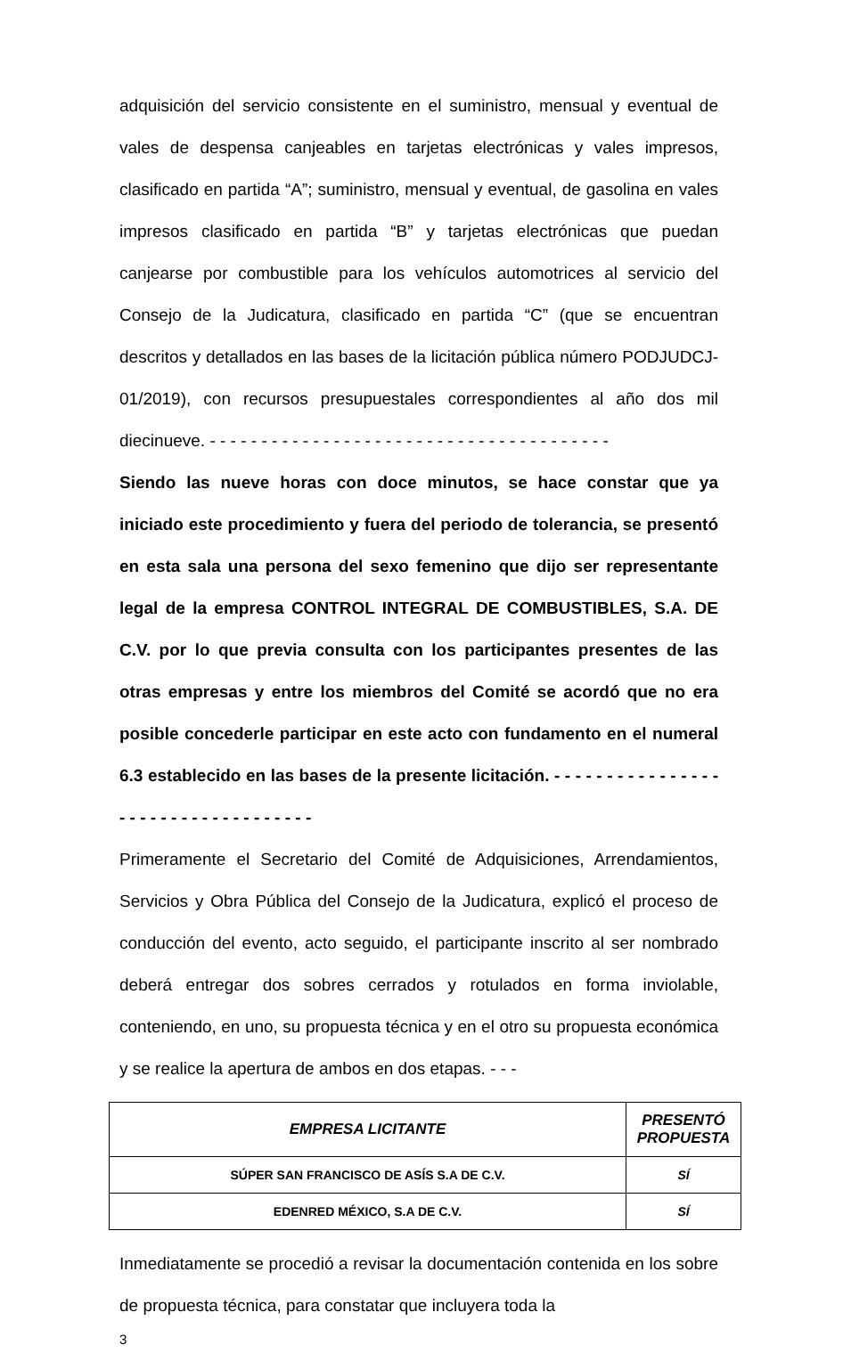adquisición del servicio consistente en el suministro, mensual y eventual de vales de despensa canjeables en tarjetas electrónicas y vales impresos, clasificado en partida “A”; suministro, mensual y eventual, de gasolina en vales impresos clasificado en partida “B” y tarjetas electrónicas que puedan canjearse por combustible para los vehículos automotrices al servicio del Consejo de la Judicatura, clasificado en partida “C” (que se encuentran descritos y detallados en las bases de la licitación pública número PODJUDCJ-01/2019), con recursos presupuestales correspondientes al año dos mil diecinueve. - - - - - - - - - - - - - - - - - - - - - - - - - - - - - - - - - - - - - - -
Siendo las nueve horas con doce minutos, se hace constar que ya iniciado este procedimiento y fuera del periodo de tolerancia, se presentó en esta sala una persona del sexo femenino que dijo ser representante legal de la empresa CONTROL INTEGRAL DE COMBUSTIBLES, S.A. DE C.V. por lo que previa consulta con los participantes presentes de las otras empresas y entre los miembros del Comité se acordó que no era posible concederle participar en este acto con fundamento en el numeral 6.3 establecido en las bases de la presente licitación. - - - - - - - - - - - - - - - - - - - - - - - - - - - - - - - - - - -
Primeramente el Secretario del Comité de Adquisiciones, Arrendamientos, Servicios y Obra Pública del Consejo de la Judicatura, explicó el proceso de conducción del evento, acto seguido, el participante inscrito al ser nombrado deberá entregar dos sobres cerrados y rotulados en forma inviolable, conteniendo, en uno, su propuesta técnica y en el otro su propuesta económica y se realice la apertura de ambos en dos etapas. - - -
| EMPRESA LICITANTE | PRESENTÓ PROPUESTA |
| --- | --- |
| SÚPER SAN FRANCISCO DE ASÍS S.A DE C.V. | SÍ |
| EDENRED MÉXICO, S.A DE C.V. | SÍ |
Inmediatamente se procedió a revisar la documentación contenida en los sobre de propuesta técnica, para constatar que incluyera toda la
3